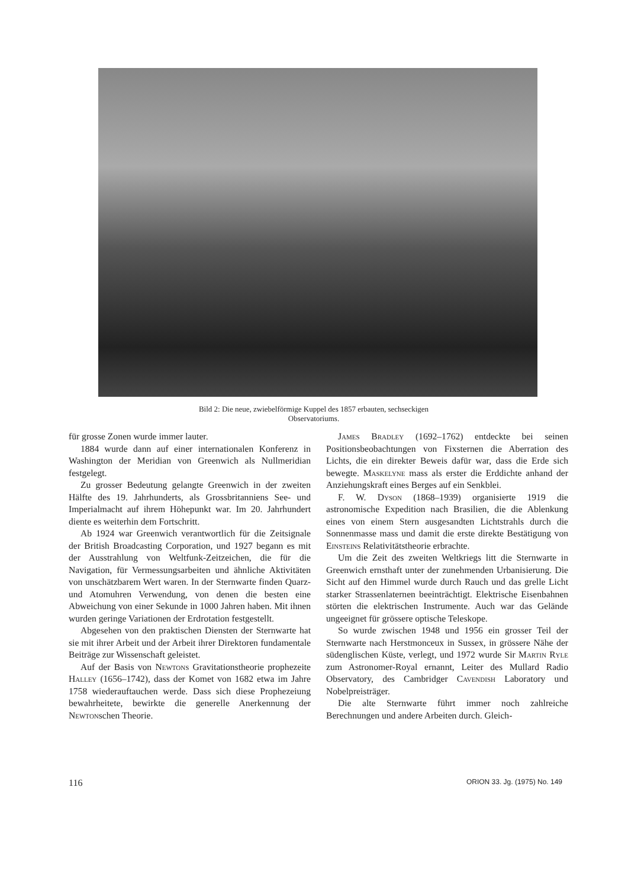Bild 2: Die neue, zwiebelförmige Kuppel des 1857 erbauten, sechseckigen Observatoriums.
für grosse Zonen wurde immer lauter.
1884 wurde dann auf einer internationalen Konferenz in Washington der Meridian von Greenwich als Nullmeridian festgelegt.
Zu grosser Bedeutung gelangte Greenwich in der zweiten Hälfte des 19. Jahrhunderts, als Grossbritanniens See- und Imperialmacht auf ihrem Höhepunkt war. Im 20. Jahrhundert diente es weiterhin dem Fortschritt.
Ab 1924 war Greenwich verantwortlich für die Zeitsignale der British Broadcasting Corporation, und 1927 begann es mit der Ausstrahlung von Weltfunk-Zeitzeichen, die für die Navigation, für Vermessungsarbeiten und ähnliche Aktivitäten von unschätzbarem Wert waren. In der Sternwarte finden Quarz- und Atomuhren Verwendung, von denen die besten eine Abweichung von einer Sekunde in 1000 Jahren haben. Mit ihnen wurden geringe Variationen der Erdrotation festgestellt.
Abgesehen von den praktischen Diensten der Sternwarte hat sie mit ihrer Arbeit und der Arbeit ihrer Direktoren fundamentale Beiträge zur Wissenschaft geleistet.
Auf der Basis von Newtons Gravitationstheorie prophezeite Halley (1656–1742), dass der Komet von 1682 etwa im Jahre 1758 wiederauftauchen werde. Dass sich diese Prophezeiung bewahrheitete, bewirkte die generelle Anerkennung der Newtonschen Theorie.
James Bradley (1692–1762) entdeckte bei seinen Positionsbeobachtungen von Fixsternen die Aberration des Lichts, die ein direkter Beweis dafür war, dass die Erde sich bewegte. Maskelyne mass als erster die Erddichte anhand der Anziehungskraft eines Berges auf ein Senkblei.
F. W. Dyson (1868–1939) organisierte 1919 die astronomische Expedition nach Brasilien, die die Ablenkung eines von einem Stern ausgesandten Lichtstrahls durch die Sonnenmasse mass und damit die erste direkte Bestätigung von Einsteins Relativitätstheorie erbrachte.
Um die Zeit des zweiten Weltkriegs litt die Sternwarte in Greenwich ernsthaft unter der zunehmenden Urbanisierung. Die Sicht auf den Himmel wurde durch Rauch und das grelle Licht starker Strassenlaternen beeinträchtigt. Elektrische Eisenbahnen störten die elektrischen Instrumente. Auch war das Gelände ungeeignet für grössere optische Teleskope.
So wurde zwischen 1948 und 1956 ein grosser Teil der Sternwarte nach Herstmonceux in Sussex, in grössere Nähe der südenglischen Küste, verlegt, und 1972 wurde Sir Martin Ryle zum Astronomer-Royal ernannt, Leiter des Mullard Radio Observatory, des Cambridger Cavendish Laboratory und Nobelpreisträger.
Die alte Sternwarte führt immer noch zahlreiche Berechnungen und andere Arbeiten durch. Gleich-
116 ORION 33. Jg. (1975) No. 149